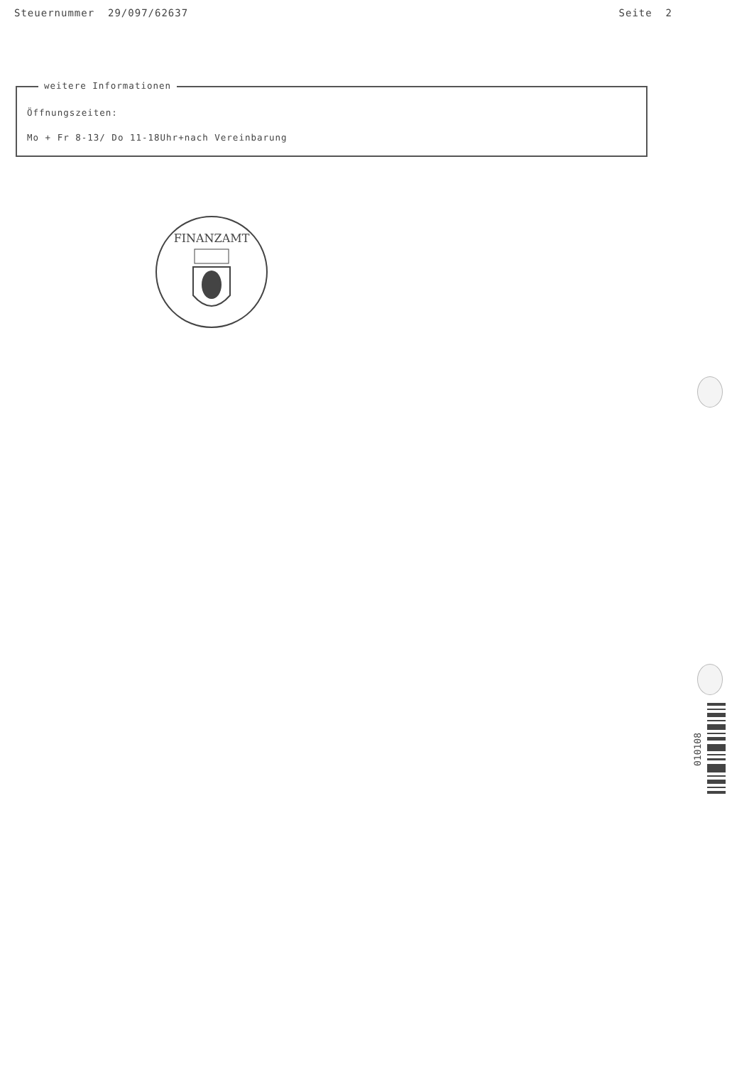Steuernummer 29/097/62637 Seite 2
weitere Informationen
Öffnungszeiten:
Mo + Fr 8-13/ Do 11-18Uhr+nach Vereinbarung
FINANZAMT
010108